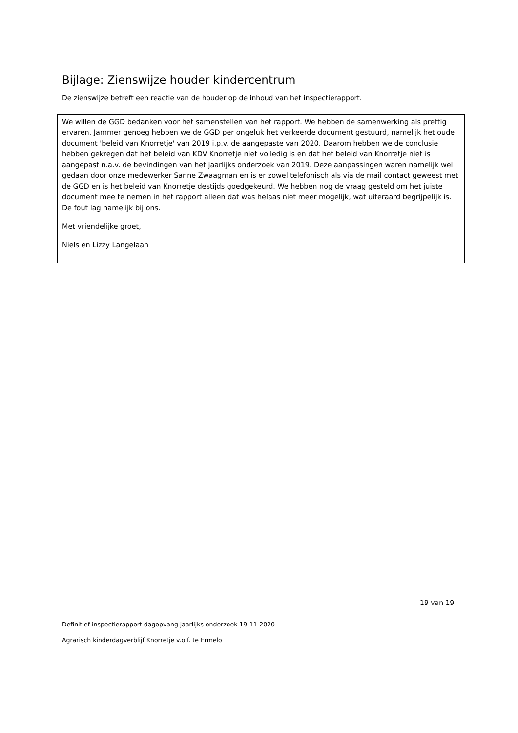Bijlage: Zienswijze houder kindercentrum
De zienswijze betreft een reactie van de houder op de inhoud van het inspectierapport.
We willen de GGD bedanken voor het samenstellen van het rapport. We hebben de samenwerking als prettig ervaren. Jammer genoeg hebben we de GGD per ongeluk het verkeerde document gestuurd, namelijk het oude document 'beleid van Knorretje' van 2019 i.p.v. de aangepaste van 2020. Daarom hebben we de conclusie hebben gekregen dat het beleid van KDV Knorretje niet volledig is en dat het beleid van Knorretje niet is aangepast n.a.v. de bevindingen van het jaarlijks onderzoek van 2019. Deze aanpassingen waren namelijk wel gedaan door onze medewerker Sanne Zwaagman en is er zowel telefonisch als via de mail contact geweest met de GGD en is het beleid van Knorretje destijds goedgekeurd. We hebben nog de vraag gesteld om het juiste document mee te nemen in het rapport alleen dat was helaas niet meer mogelijk, wat uiteraard begrijpelijk is. De fout lag namelijk bij ons.
Met vriendelijke groet,
Niels en Lizzy Langelaan
19 van 19
Definitief inspectierapport dagopvang jaarlijks onderzoek 19-11-2020
Agrarisch kinderdagverblijf Knorretje v.o.f. te Ermelo